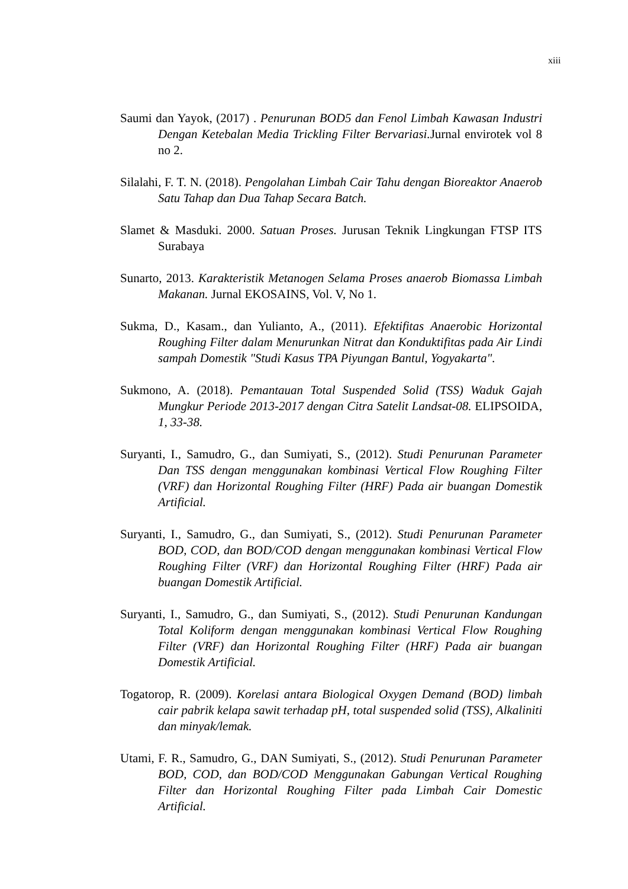xiii
Saumi dan Yayok, (2017) . Penurunan BOD5 dan Fenol Limbah Kawasan Industri Dengan Ketebalan Media Trickling Filter Bervariasi. Jurnal envirotek vol 8 no 2.
Silalahi, F. T. N. (2018). Pengolahan Limbah Cair Tahu dengan Bioreaktor Anaerob Satu Tahap dan Dua Tahap Secara Batch.
Slamet & Masduki. 2000. Satuan Proses. Jurusan Teknik Lingkungan FTSP ITS Surabaya
Sunarto, 2013. Karakteristik Metanogen Selama Proses anaerob Biomassa Limbah Makanan. Jurnal EKOSAINS, Vol. V, No 1.
Sukma, D., Kasam., dan Yulianto, A., (2011). Efektifitas Anaerobic Horizontal Roughing Filter dalam Menurunkan Nitrat dan Konduktifitas pada Air Lindi sampah Domestik "Studi Kasus TPA Piyungan Bantul, Yogyakarta".
Sukmono, A. (2018). Pemantauan Total Suspended Solid (TSS) Waduk Gajah Mungkur Periode 2013-2017 dengan Citra Satelit Landsat-08. ELIPSOIDA, 1, 33-38.
Suryanti, I., Samudro, G., dan Sumiyati, S., (2012). Studi Penurunan Parameter Dan TSS dengan menggunakan kombinasi Vertical Flow Roughing Filter (VRF) dan Horizontal Roughing Filter (HRF) Pada air buangan Domestik Artificial.
Suryanti, I., Samudro, G., dan Sumiyati, S., (2012). Studi Penurunan Parameter BOD, COD, dan BOD/COD dengan menggunakan kombinasi Vertical Flow Roughing Filter (VRF) dan Horizontal Roughing Filter (HRF) Pada air buangan Domestik Artificial.
Suryanti, I., Samudro, G., dan Sumiyati, S., (2012). Studi Penurunan Kandungan Total Koliform dengan menggunakan kombinasi Vertical Flow Roughing Filter (VRF) dan Horizontal Roughing Filter (HRF) Pada air buangan Domestik Artificial.
Togatorop, R. (2009). Korelasi antara Biological Oxygen Demand (BOD) limbah cair pabrik kelapa sawit terhadap pH, total suspended solid (TSS), Alkaliniti dan minyak/lemak.
Utami, F. R., Samudro, G., DAN Sumiyati, S., (2012). Studi Penurunan Parameter BOD, COD, dan BOD/COD Menggunakan Gabungan Vertical Roughing Filter dan Horizontal Roughing Filter pada Limbah Cair Domestic Artificial.